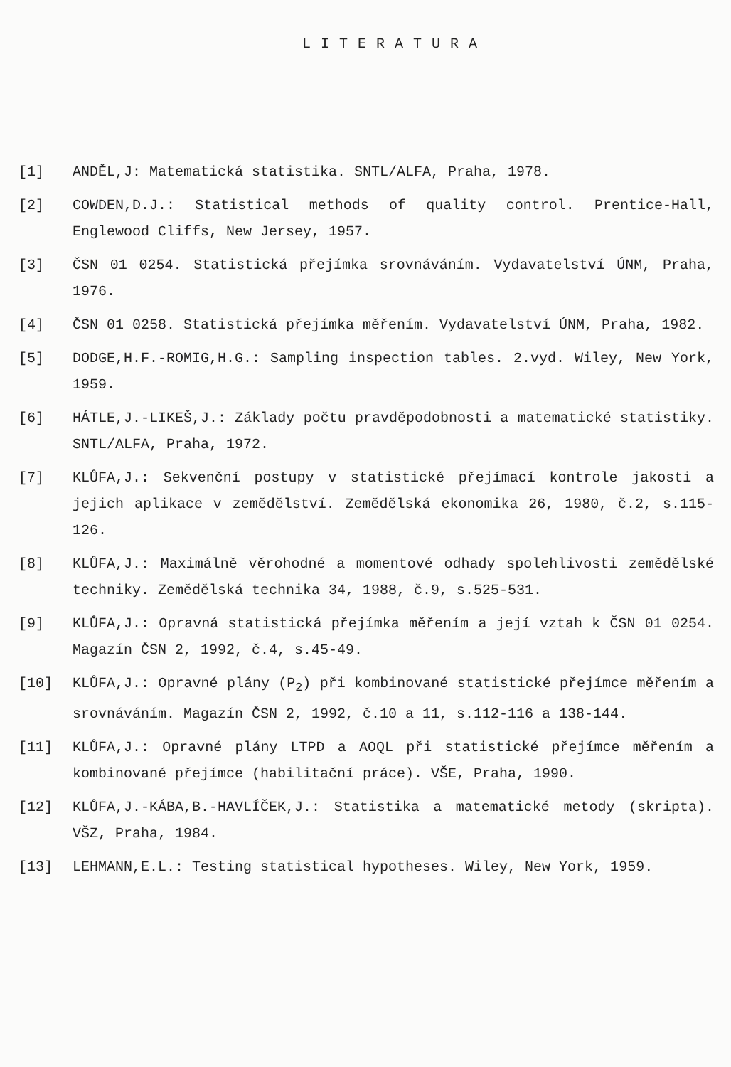LITERATURA
[1] ANDĚL,J: Matematická statistika. SNTL/ALFA, Praha, 1978.
[2] COWDEN,D.J.: Statistical methods of quality control. Prentice-Hall, Englewood Cliffs, New Jersey, 1957.
[3] ČSN 01 0254. Statistická přejímka srovnáváním. Vydavatelství ÚNM, Praha, 1976.
[4] ČSN 01 0258. Statistická přejímka měřením. Vydavatelství ÚNM, Praha, 1982.
[5] DODGE,H.F.-ROMIG,H.G.: Sampling inspection tables. 2.vyd. Wiley, New York, 1959.
[6] HÁTLE,J.-LIKEŠ,J.: Základy počtu pravděpodobnosti a matematické statistiky. SNTL/ALFA, Praha, 1972.
[7] KLŮFA,J.: Sekvenční postupy v statistické přejímací kontrole jakosti a jejich aplikace v zemědělství. Zemědělská ekonomika 26, 1980, č.2, s.115-126.
[8] KLŮFA,J.: Maximálně věrohodné a momentové odhady spolehlivosti zemědělské techniky. Zemědělská technika 34, 1988, č.9, s.525-531.
[9] KLŮFA,J.: Opravná statistická přejímka měřením a její vztah k ČSN 01 0254. Magazín ČSN 2, 1992, č.4, s.45-49.
[10] KLŮFA,J.: Opravné plány (P<sub>2</sub>) při kombinované statistické přejímce měřením a srovnáváním. Magazín ČSN 2, 1992, č.10 a 11, s.112-116 a 138-144.
[11] KLŮFA,J.: Opravné plány LTPD a AOQL při statistické přejímce měřením a kombinované přejímce (habilitační práce). VŠE, Praha, 1990.
[12] KLŮFA,J.-KÁBA,B.-HAVLÍČEK,J.: Statistika a matematické metody (skripta). VŠZ, Praha, 1984.
[13] LEHMANN,E.L.: Testing statistical hypotheses. Wiley, New York, 1959.